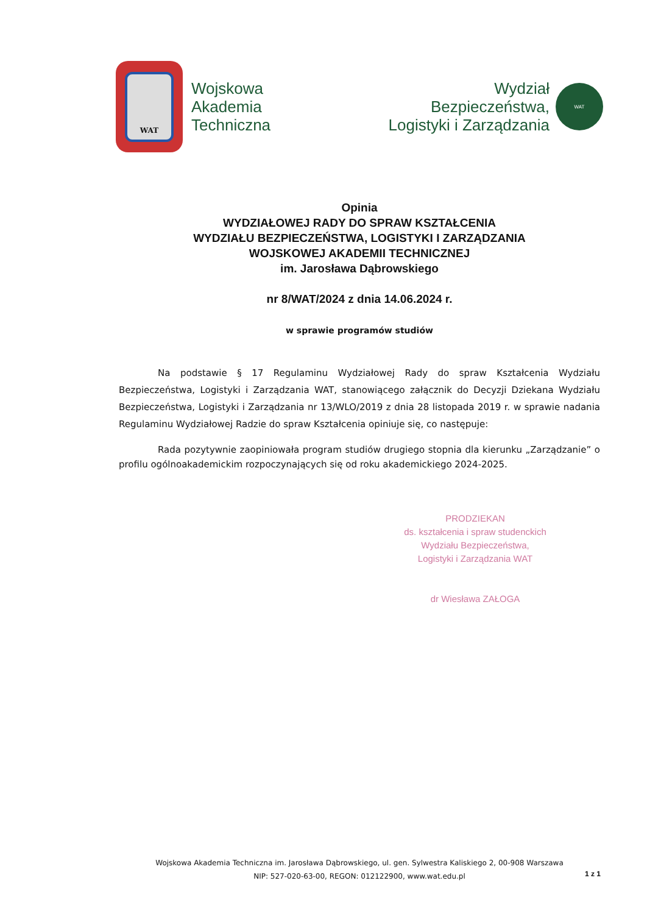WAT
Wojskowa
Akademia
Techniczna
Wydział
Bezpieczeństwa,
Logistyki i Zarządzania
WAT
Opinia
WYDZIAŁOWEJ RADY DO SPRAW KSZTAŁCENIA
WYDZIAŁU BEZPIECZEŃSTWA, LOGISTYKI I ZARZĄDZANIA
WOJSKOWEJ AKADEMII TECHNICZNEJ
im. Jarosława Dąbrowskiego
nr 8/WAT/2024 z dnia 14.06.2024 r.
w sprawie programów studiów
Na podstawie § 17 Regulaminu Wydziałowej Rady do spraw Kształcenia Wydziału Bezpieczeństwa, Logistyki i Zarządzania WAT, stanowiącego załącznik do Decyzji Dziekana Wydziału Bezpieczeństwa, Logistyki i Zarządzania nr 13/WLO/2019 z dnia 28 listopada 2019 r. w sprawie nadania Regulaminu Wydziałowej Radzie do spraw Kształcenia opiniuje się, co następuje:
Rada pozytywnie zaopiniowała program studiów drugiego stopnia dla kierunku „Zarządzanie” o profilu ogólnoakademickim rozpoczynających się od roku akademickiego 2024-2025.
PRODZIEKAN
ds. kształcenia i spraw studenckich
Wydziału Bezpieczeństwa,
Logistyki i Zarządzania WAT
dr Wiesława ZAŁOGA
Wojskowa Akademia Techniczna im. Jarosława Dąbrowskiego, ul. gen. Sylwestra Kaliskiego 2, 00-908 Warszawa
NIP: 527-020-63-00, REGON: 012122900, www.wat.edu.pl
1 z 1